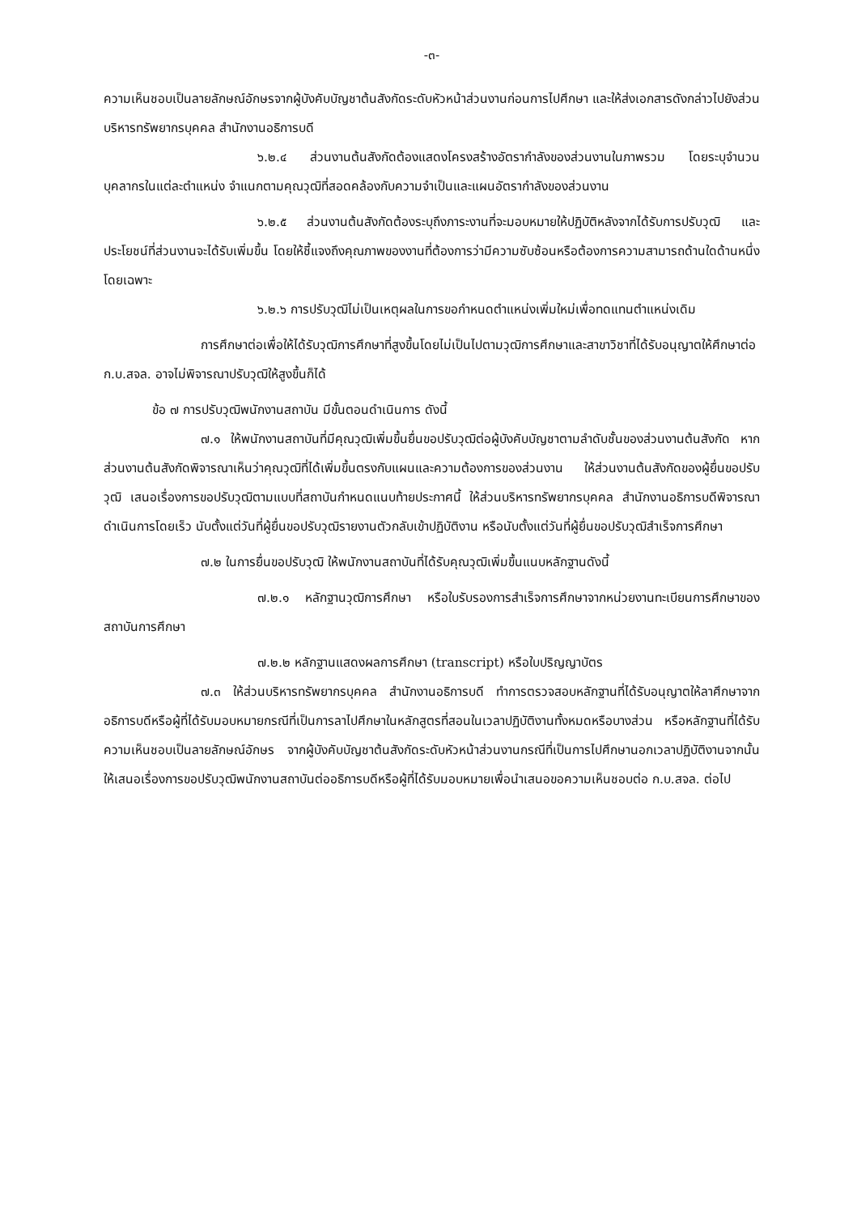-๓-
ความเห็นชอบเป็นลายลักษณ์อักษรจากผู้บังคับบัญชาต้นสังกัดระดับหัวหน้าส่วนงานก่อนการไปศึกษา และให้ส่งเอกสารดังกล่าวไปยังส่วนบริหารทรัพยากรบุคคล สำนักงานอธิการบดี
๖.๒.๔ ส่วนงานต้นสังกัดต้องแสดงโครงสร้างอัตรากำลังของส่วนงานในภาพรวม โดยระบุจำนวนบุคลากรในแต่ละตำแหน่ง จำแนกตามคุณวุฒิที่สอดคล้องกับความจำเป็นและแผนอัตรากำลังของส่วนงาน
๖.๒.๕ ส่วนงานต้นสังกัดต้องระบุถึงภาระงานที่จะมอบหมายให้ปฏิบัติหลังจากได้รับการปรับวุฒิ และประโยชน์ที่ส่วนงานจะได้รับเพิ่มขึ้น โดยให้ชี้แจงถึงคุณภาพของงานที่ต้องการว่ามีความซับซ้อนหรือต้องการความสามารถด้านใดด้านหนึ่งโดยเฉพาะ
๖.๒.๖ การปรับวุฒิไม่เป็นเหตุผลในการขอกำหนดตำแหน่งเพิ่มใหม่เพื่อทดแทนตำแหน่งเดิม
การศึกษาต่อเพื่อให้ได้รับวุฒิการศึกษาที่สูงขึ้นโดยไม่เป็นไปตามวุฒิการศึกษาและสาขาวิชาที่ได้รับอนุญาตให้ศึกษาต่อ ก.บ.สจล. อาจไม่พิจารณาปรับวุฒิให้สูงขึ้นก็ได้
ข้อ ๗ การปรับวุฒิพนักงานสถาบัน มีขั้นตอนดำเนินการ ดังนี้
๗.๑ ให้พนักงานสถาบันที่มีคุณวุฒิเพิ่มขึ้นยื่นขอปรับวุฒิต่อผู้บังคับบัญชาตามลำดับชั้นของส่วนงานต้นสังกัด หากส่วนงานต้นสังกัดพิจารณาเห็นว่าคุณวุฒิที่ได้เพิ่มขึ้นตรงกับแผนและความต้องการของส่วนงาน ให้ส่วนงานต้นสังกัดของผู้ยื่นขอปรับวุฒิ เสนอเรื่องการขอปรับวุฒิตามแบบที่สถาบันกำหนดแนบท้ายประกาศนี้ ให้ส่วนบริหารทรัพยากรบุคคล สำนักงานอธิการบดีพิจารณาดำเนินการโดยเร็ว นับตั้งแต่วันที่ผู้ยื่นขอปรับวุฒิรายงานตัวกลับเข้าปฏิบัติงาน หรือนับตั้งแต่วันที่ผู้ยื่นขอปรับวุฒิสำเร็จการศึกษา
๗.๒ ในการยื่นขอปรับวุฒิ ให้พนักงานสถาบันที่ได้รับคุณวุฒิเพิ่มขึ้นแนบหลักฐานดังนี้
๗.๒.๑ หลักฐานวุฒิการศึกษา หรือใบรับรองการสำเร็จการศึกษาจากหน่วยงานทะเบียนการศึกษาของสถาบันการศึกษา
๗.๒.๒ หลักฐานแสดงผลการศึกษา (transcript) หรือใบปริญญาบัตร
๗.๓ ให้ส่วนบริหารทรัพยากรบุคคล สำนักงานอธิการบดี ทำการตรวจสอบหลักฐานที่ได้รับอนุญาตให้ลาศึกษาจากอธิการบดีหรือผู้ที่ได้รับมอบหมายกรณีที่เป็นการลาไปศึกษาในหลักสูตรที่สอนในเวลาปฏิบัติงานทั้งหมดหรือบางส่วน หรือหลักฐานที่ได้รับความเห็นชอบเป็นลายลักษณ์อักษร จากผู้บังคับบัญชาต้นสังกัดระดับหัวหน้าส่วนงานกรณีที่เป็นการไปศึกษานอกเวลาปฏิบัติงานจากนั้นให้เสนอเรื่องการขอปรับวุฒิพนักงานสถาบันต่ออธิการบดีหรือผู้ที่ได้รับมอบหมายเพื่อนำเสนอขอความเห็นชอบต่อ ก.บ.สจล. ต่อไป